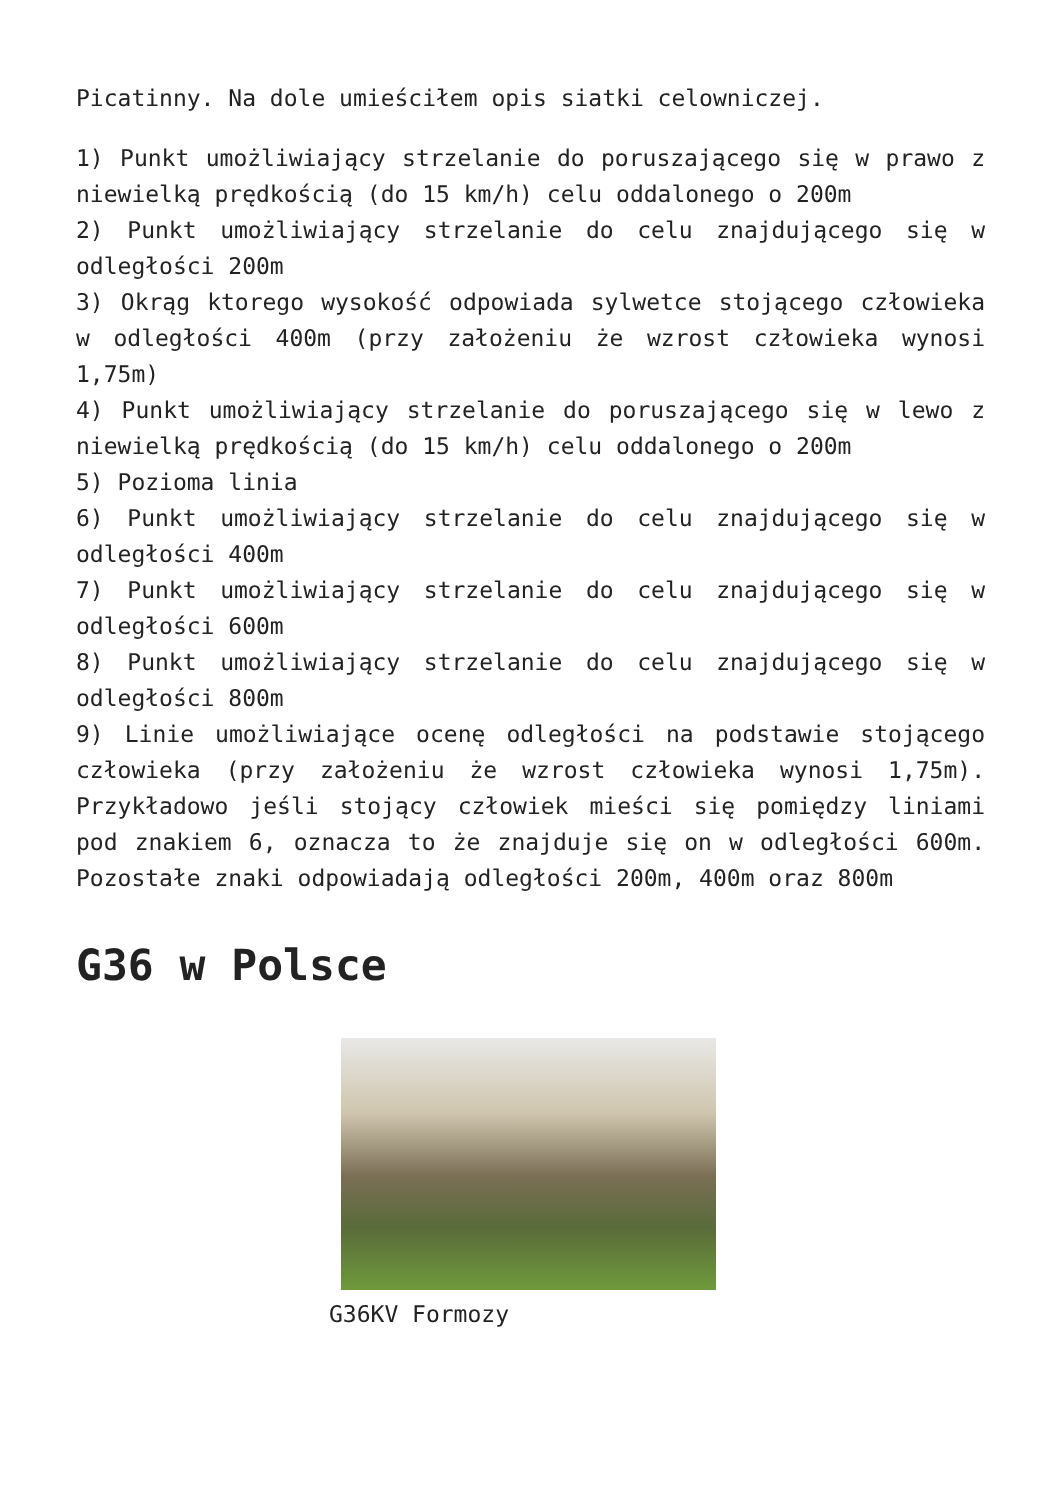Picatinny. Na dole umieściłem opis siatki celowniczej.
1) Punkt umożliwiający strzelanie do poruszającego się w prawo z niewielką prędkością (do 15 km/h) celu oddalonego o 200m
2) Punkt umożliwiający strzelanie do celu znajdującego się w odległości 200m
3) Okrąg ktorego wysokość odpowiada sylwetce stojącego człowieka w odległości 400m (przy założeniu że wzrost człowieka wynosi 1,75m)
4) Punkt umożliwiający strzelanie do poruszającego się w lewo z niewielką prędkością (do 15 km/h) celu oddalonego o 200m
5) Pozioma linia
6) Punkt umożliwiający strzelanie do celu znajdującego się w odległości 400m
7) Punkt umożliwiający strzelanie do celu znajdującego się w odległości 600m
8) Punkt umożliwiający strzelanie do celu znajdującego się w odległości 800m
9) Linie umożliwiające ocenę odległości na podstawie stojącego człowieka (przy założeniu że wzrost człowieka wynosi 1,75m). Przykładowo jeśli stojący człowiek mieści się pomiędzy liniami pod znakiem 6, oznacza to że znajduje się on w odległości 600m. Pozostałe znaki odpowiadają odległości 200m, 400m oraz 800m
G36 w Polsce
G36KV Formozy